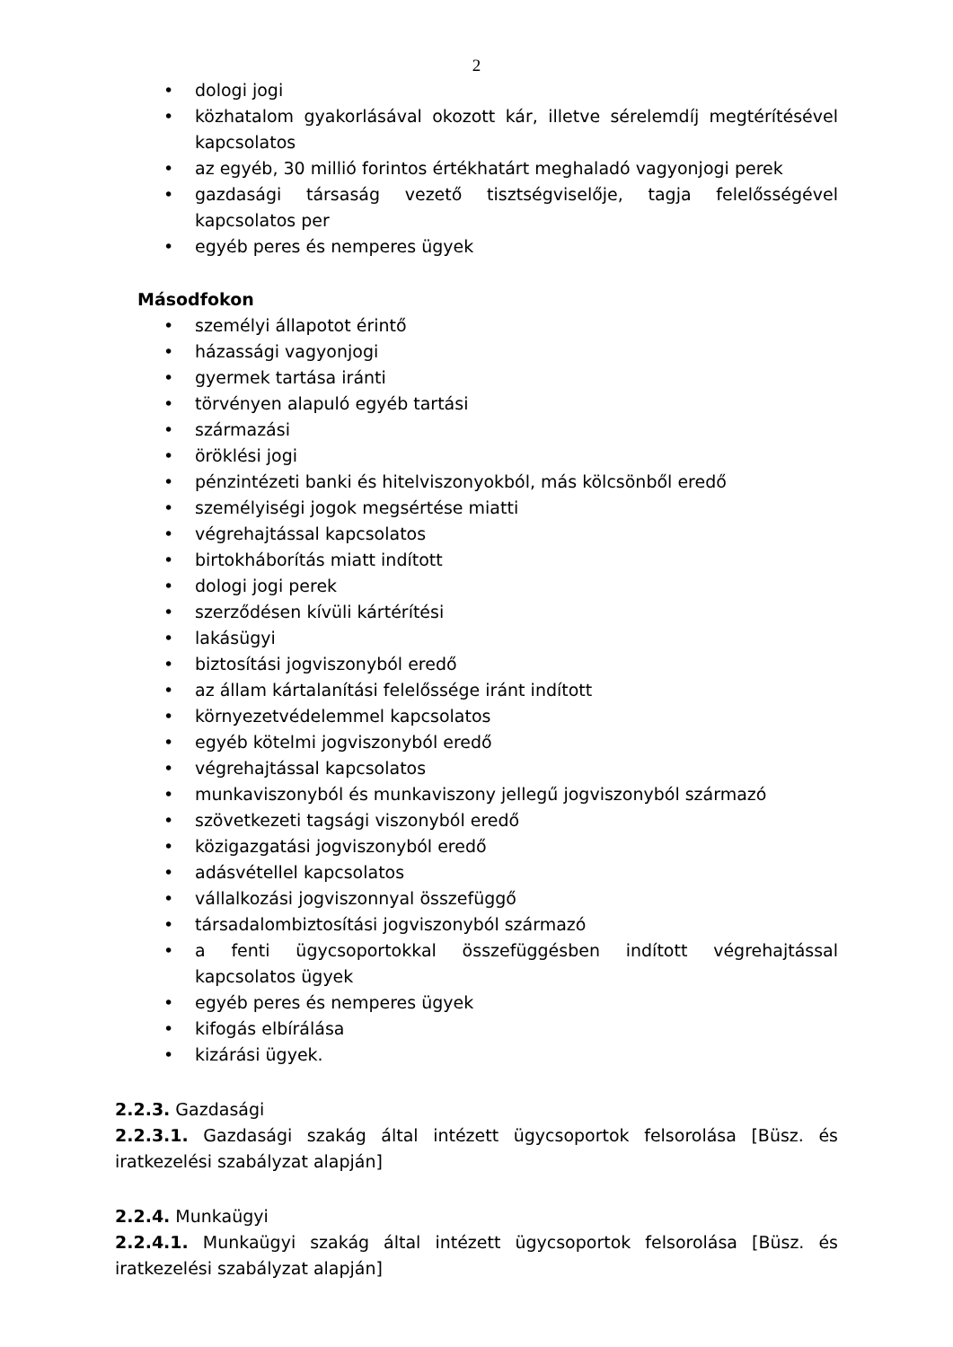2
• dologi jogi
• közhatalom gyakorlásával okozott kár, illetve sérelemdíj megtérítésével kapcsolatos
• az egyéb, 30 millió forintos értékhatárt meghaladó vagyonjogi perek
• gazdasági társaság vezető tisztségviselője, tagja felelősségével kapcsolatos per
• egyéb peres és nemperes ügyek
Másodfokon
• személyi állapotot érintő
• házassági vagyonjogi
• gyermek tartása iránti
• törvényen alapuló egyéb tartási
• származási
• öröklési jogi
• pénzintézeti banki és hitelviszonyokból, más kölcsönből eredő
• személyiségi jogok megsértése miatti
• végrehajtással kapcsolatos
• birtokháborítás miatt indított
• dologi jogi perek
• szerződésen kívüli kártérítési
• lakásügyi
• biztosítási jogviszonyból eredő
• az állam kártalanítási felelőssége iránt indított
• környezetvédelemmel kapcsolatos
• egyéb kötelmi jogviszonyból eredő
• végrehajtással kapcsolatos
• munkaviszonyból és munkaviszony jellegű jogviszonyból származó
• szövetkezeti tagsági viszonyból eredő
• közigazgatási jogviszonyból eredő
• adásvétellel kapcsolatos
• vállalkozási jogviszonnyal összefüggő
• társadalombiztosítási jogviszonyból származó
• a fenti ügycsoportokkal összefüggésben indított végrehajtással kapcsolatos ügyek
• egyéb peres és nemperes ügyek
• kifogás elbírálása
• kizárási ügyek.
2.2.3. Gazdasági
2.2.3.1. Gazdasági szakág által intézett ügycsoportok felsorolása [Büsz. és iratkezelési szabályzat alapján]
2.2.4. Munkaügyi
2.2.4.1. Munkaügyi szakág által intézett ügycsoportok felsorolása [Büsz. és iratkezelési szabályzat alapján]